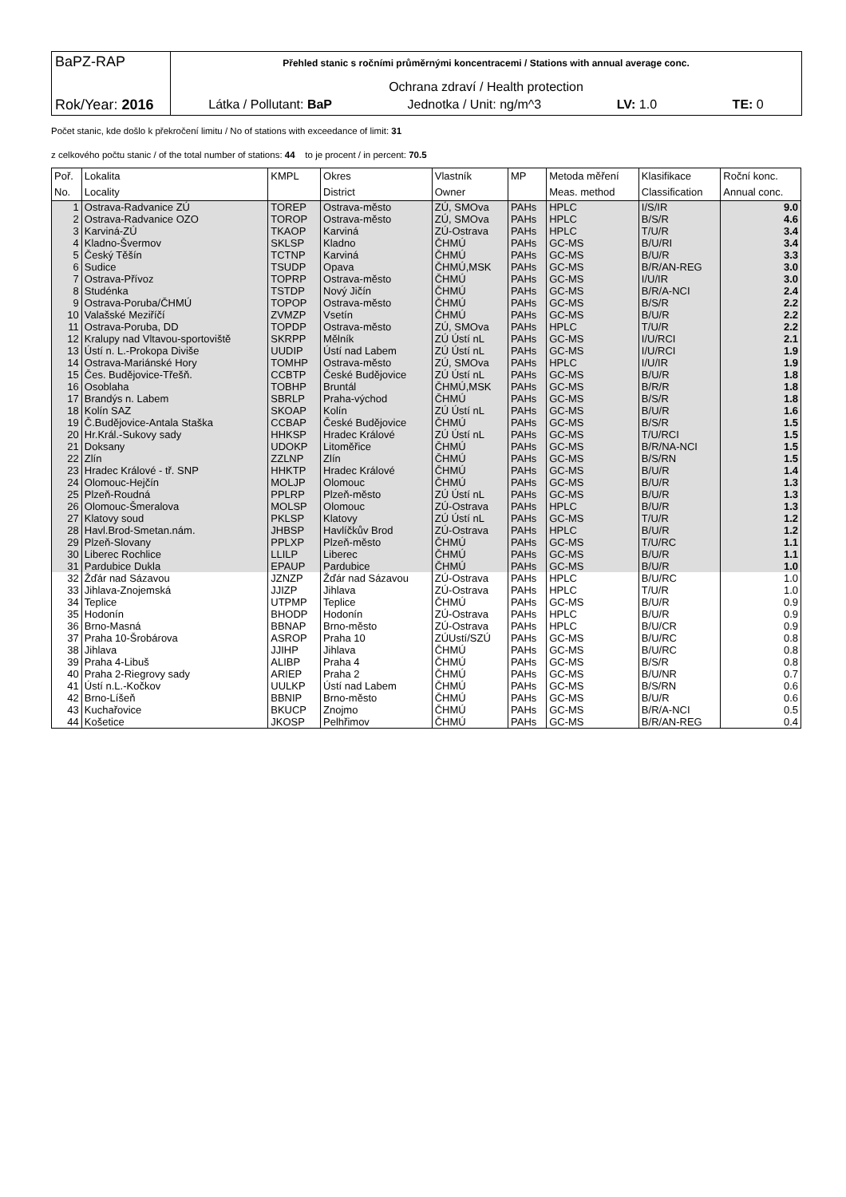BaPZ-RAP
Rok/Year: 2016
Přehled stanic s ročními průměrnými koncentracemi / Stations with annual average conc.
Ochrana zdraví / Health protection
Látka / Pollutant: BaP Jednotka / Unit: ng/m^3 LV: 1.0 TE: 0
Počet stanic, kde došlo k překročení limitu / No of stations with exceedance of limit: 31
z celkového počtu stanic / of the total number of stations: 44 to je procent / in percent: 70.5
| Poř. | Lokalita | KMPL | Okres | Vlastník | MP | Metoda měření | Klasifikace | Roční konc. |
| --- | --- | --- | --- | --- | --- | --- | --- | --- |
| No. | Locality | | District | Owner | | Meas. method | Classification | Annual conc. |
| 1 | Ostrava-Radvanice ZÚ | TOREP | Ostrava-město | ZÚ, SMOva | PAHs | HPLC | I/S/IR | 9.0 |
| 2 | Ostrava-Radvanice OZO | TOROP | Ostrava-město | ZÚ, SMOva | PAHs | HPLC | B/S/R | 4.6 |
| 3 | Karviná-ZÚ | TKAOP | Karviná | ZÚ-Ostrava | PAHs | HPLC | T/U/R | 3.4 |
| 4 | Kladno-Švermov | SKLSP | Kladno | ČHMÚ | PAHs | GC-MS | B/U/RI | 3.4 |
| 5 | Český Těšín | TCTNP | Karviná | ČHMÚ | PAHs | GC-MS | B/U/R | 3.3 |
| 6 | Sudice | TSUDP | Opava | ČHMÚ,MSK | PAHs | GC-MS | B/R/AN-REG | 3.0 |
| 7 | Ostrava-Přívoz | TOPRP | Ostrava-město | ČHMÚ | PAHs | GC-MS | I/U/IR | 3.0 |
| 8 | Studénka | TSTDP | Nový Jičín | ČHMÚ | PAHs | GC-MS | B/R/A-NCI | 2.4 |
| 9 | Ostrava-Poruba/ČHMÚ | TOPOP | Ostrava-město | ČHMÚ | PAHs | GC-MS | B/S/R | 2.2 |
| 10 | Valašské Meziříčí | ZVMZP | Vsetín | ČHMÚ | PAHs | GC-MS | B/U/R | 2.2 |
| 11 | Ostrava-Poruba, DD | TOPDP | Ostrava-město | ZÚ, SMOva | PAHs | HPLC | T/U/R | 2.2 |
| 12 | Kralupy nad Vltavou-sportoviště | SKRPP | Mělník | ZÚ Ústí nL | PAHs | GC-MS | I/U/RCI | 2.1 |
| 13 | Ústí n. L.-Prokopa Diviše | UUDIP | Ústí nad Labem | ZÚ Ústí nL | PAHs | GC-MS | I/U/RCI | 1.9 |
| 14 | Ostrava-Mariánské Hory | TOMHP | Ostrava-město | ZÚ, SMOva | PAHs | HPLC | I/U/IR | 1.9 |
| 15 | Čes. Budějovice-Třešň. | CCBTP | České Budějovice | ZÚ Ústí nL | PAHs | GC-MS | B/U/R | 1.8 |
| 16 | Osoblaha | TOBHP | Bruntál | ČHMÚ,MSK | PAHs | GC-MS | B/R/R | 1.8 |
| 17 | Brandýs n. Labem | SBRLP | Praha-východ | ČHMÚ | PAHs | GC-MS | B/S/R | 1.8 |
| 18 | Kolín SAZ | SKOAP | Kolín | ZÚ Ústí nL | PAHs | GC-MS | B/U/R | 1.6 |
| 19 | Č.Budějovice-Antala Staška | CCBAP | České Budějovice | ČHMÚ | PAHs | GC-MS | B/S/R | 1.5 |
| 20 | Hr.Král.-Sukovy sady | HHKSP | Hradec Králové | ZÚ Ústí nL | PAHs | GC-MS | T/U/RCI | 1.5 |
| 21 | Doksany | UDOKP | Litoměřice | ČHMÚ | PAHs | GC-MS | B/R/NA-NCI | 1.5 |
| 22 | Zlín | ZZLNP | Zlín | ČHMÚ | PAHs | GC-MS | B/S/RN | 1.5 |
| 23 | Hradec Králové - tř. SNP | HHKTP | Hradec Králové | ČHMÚ | PAHs | GC-MS | B/U/R | 1.4 |
| 24 | Olomouc-Hejčín | MOLJP | Olomouc | ČHMÚ | PAHs | GC-MS | B/U/R | 1.3 |
| 25 | Plzeň-Roudná | PPLRP | Plzeň-město | ZÚ Ústí nL | PAHs | GC-MS | B/U/R | 1.3 |
| 26 | Olomouc-Šmeralova | MOLSP | Olomouc | ZÚ-Ostrava | PAHs | HPLC | B/U/R | 1.3 |
| 27 | Klatovy soud | PKLSP | Klatovy | ZÚ Ústí nL | PAHs | GC-MS | T/U/R | 1.2 |
| 28 | Havl.Brod-Smetan.nám. | JHBSP | Havlíčkův Brod | ZÚ-Ostrava | PAHs | HPLC | B/U/R | 1.2 |
| 29 | Plzeň-Slovany | PPLXP | Plzeň-město | ČHMÚ | PAHs | GC-MS | T/U/RC | 1.1 |
| 30 | Liberec Rochlice | LLILP | Liberec | ČHMÚ | PAHs | GC-MS | B/U/R | 1.1 |
| 31 | Pardubice Dukla | EPAUP | Pardubice | ČHMÚ | PAHs | GC-MS | B/U/R | 1.0 |
| 32 | Žďár nad Sázavou | JZNZP | Žďár nad Sázavou | ZÚ-Ostrava | PAHs | HPLC | B/U/RC | 1.0 |
| 33 | Jihlava-Znojemská | JJIZP | Jihlava | ZÚ-Ostrava | PAHs | HPLC | T/U/R | 1.0 |
| 34 | Teplice | UTPMP | Teplice | ČHMÚ | PAHs | GC-MS | B/U/R | 0.9 |
| 35 | Hodonín | BHODP | Hodonín | ZÚ-Ostrava | PAHs | HPLC | B/U/R | 0.9 |
| 36 | Brno-Masná | BBNAP | Brno-město | ZÚ-Ostrava | PAHs | HPLC | B/U/CR | 0.9 |
| 37 | Praha 10-Šrobárova | ASROP | Praha 10 | ZÚUstí/SZÚ | PAHs | GC-MS | B/U/RC | 0.8 |
| 38 | Jihlava | JJIHP | Jihlava | ČHMÚ | PAHs | GC-MS | B/U/RC | 0.8 |
| 39 | Praha 4-Libuš | ALIBP | Praha 4 | ČHMÚ | PAHs | GC-MS | B/S/R | 0.8 |
| 40 | Praha 2-Riegrovy sady | ARIEP | Praha 2 | ČHMÚ | PAHs | GC-MS | B/U/NR | 0.7 |
| 41 | Ústí n.L.-Kočkov | UULKP | Ústí nad Labem | ČHMÚ | PAHs | GC-MS | B/S/RN | 0.6 |
| 42 | Brno-Líšeň | BBNIP | Brno-město | ČHMÚ | PAHs | GC-MS | B/U/R | 0.6 |
| 43 | Kuchařovice | BKUCP | Znojmo | ČHMÚ | PAHs | GC-MS | B/R/A-NCI | 0.5 |
| 44 | Košetice | JKOSP | Pelhřimov | ČHMÚ | PAHs | GC-MS | B/R/AN-REG | 0.4 |